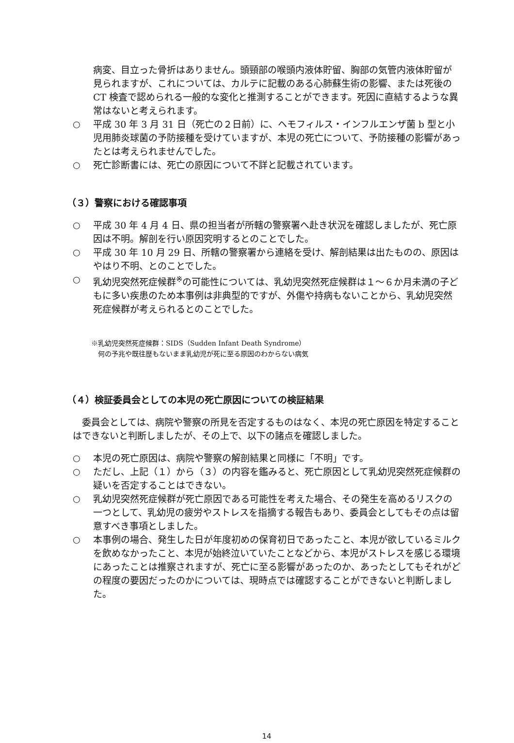病変、目立った骨折はありません。頭頸部の喉頭内液体貯留、胸部の気管内液体貯留が見られますが、これについては、カルテに記載のある心肺蘇生術の影響、または死後の CT 検査で認められる一般的な変化と推測することができます。死因に直結するような異常はないと考えられます。
○ 平成 30 年 3 月 31 日（死亡の２日前）に、ヘモフィルス・インフルエンザ菌 b 型と小児用肺炎球菌の予防接種を受けていますが、本児の死亡について、予防接種の影響があったとは考えられませんでした。
○ 死亡診断書には、死亡の原因について不詳と記載されています。
（３）警察における確認事項
○ 平成 30 年 4 月 4 日、県の担当者が所轄の警察署へ赴き状況を確認しましたが、死亡原因は不明。解剖を行い原因究明するとのことでした。
○ 平成 30 年 10 月 29 日、所轄の警察署から連絡を受け、解剖結果は出たものの、原因はやはり不明、とのことでした。
○ 乳幼児突然死症候群<sup>※</sup>の可能性については、乳幼児突然死症候群は１～６か月未満の子どもに多い疾患のため本事例は非典型的ですが、外傷や持病もないことから、乳幼児突然死症候群が考えられるとのことでした。
※乳幼児突然死症候群：SIDS（Sudden Infant Death Syndrome）
　何の予兆や既往歴もないまま乳幼児が死に至る原因のわからない病気
（４）検証委員会としての本児の死亡原因についての検証結果
委員会としては、病院や警察の所見を否定するものはなく、本児の死亡原因を特定することはできないと判断しましたが、その上で、以下の諸点を確認しました。
○ 本児の死亡原因は、病院や警察の解剖結果と同様に「不明」です。
○ ただし、上記（１）から（３）の内容を鑑みると、死亡原因として乳幼児突然死症候群の疑いを否定することはできない。
○ 乳幼児突然死症候群が死亡原因である可能性を考えた場合、その発生を高めるリスクの一つとして、乳幼児の疲労やストレスを指摘する報告もあり、委員会としてもその点は留意すべき事項としました。
○ 本事例の場合、発生した日が年度初めの保育初日であったこと、本児が欲しているミルクを飲めなかったこと、本児が始終泣いていたことなどから、本児がストレスを感じる環境にあったことは推察されますが、死亡に至る影響があったのか、あったとしてもそれがどの程度の要因だったのかについては、現時点では確認することができないと判断しました。
14